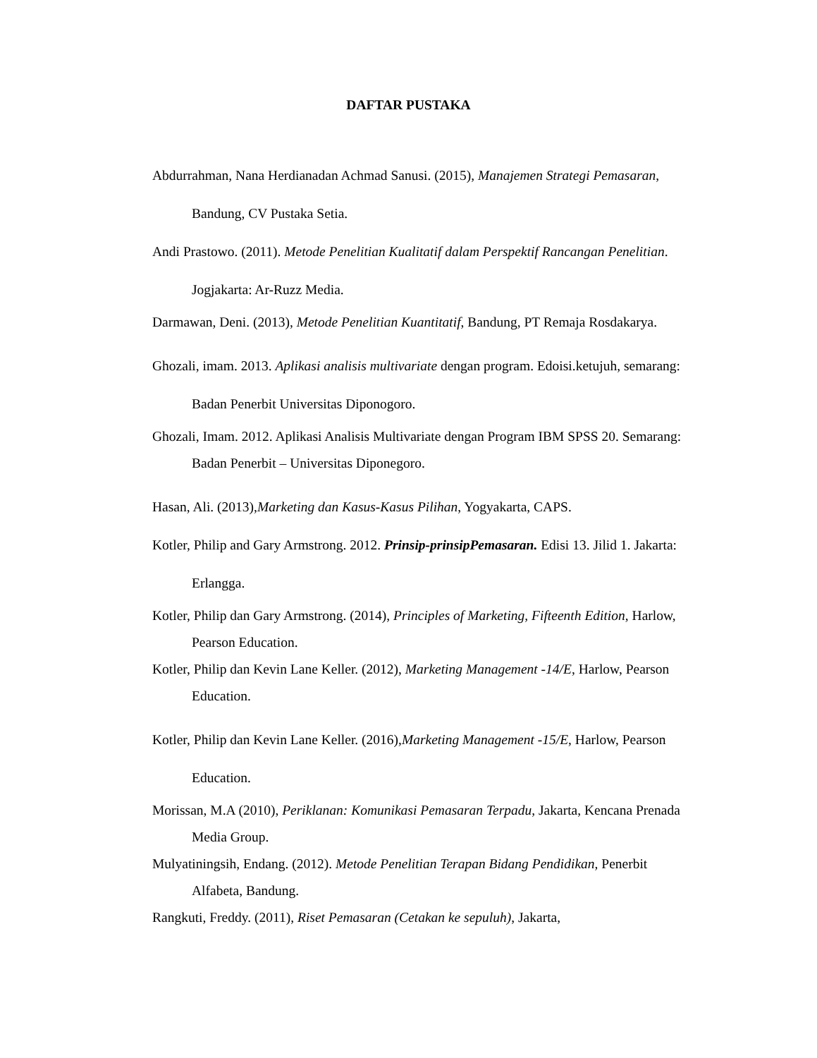DAFTAR PUSTAKA
Abdurrahman, Nana Herdianadan Achmad Sanusi. (2015), Manajemen Strategi Pemasaran, Bandung, CV Pustaka Setia.
Andi Prastowo. (2011). Metode Penelitian Kualitatif dalam Perspektif Rancangan Penelitian. Jogjakarta: Ar-Ruzz Media.
Darmawan, Deni. (2013), Metode Penelitian Kuantitatif, Bandung, PT Remaja Rosdakarya.
Ghozali, imam. 2013. Aplikasi analisis multivariate dengan program. Edoisi.ketujuh, semarang: Badan Penerbit Universitas Diponogoro.
Ghozali, Imam. 2012. Aplikasi Analisis Multivariate dengan Program IBM SPSS 20. Semarang: Badan Penerbit – Universitas Diponegoro.
Hasan, Ali. (2013),Marketing dan Kasus-Kasus Pilihan, Yogyakarta, CAPS.
Kotler, Philip and Gary Armstrong. 2012. Prinsip-prinsipPemasaran. Edisi 13. Jilid 1. Jakarta: Erlangga.
Kotler, Philip dan Gary Armstrong. (2014), Principles of Marketing, Fifteenth Edition, Harlow, Pearson Education.
Kotler, Philip dan Kevin Lane Keller. (2012), Marketing Management -14/E, Harlow, Pearson Education.
Kotler, Philip dan Kevin Lane Keller. (2016),Marketing Management -15/E, Harlow, Pearson Education.
Morissan, M.A (2010), Periklanan: Komunikasi Pemasaran Terpadu, Jakarta, Kencana Prenada Media Group.
Mulyatiningsih, Endang. (2012). Metode Penelitian Terapan Bidang Pendidikan, Penerbit Alfabeta, Bandung.
Rangkuti, Freddy. (2011), Riset Pemasaran (Cetakan ke sepuluh), Jakarta,